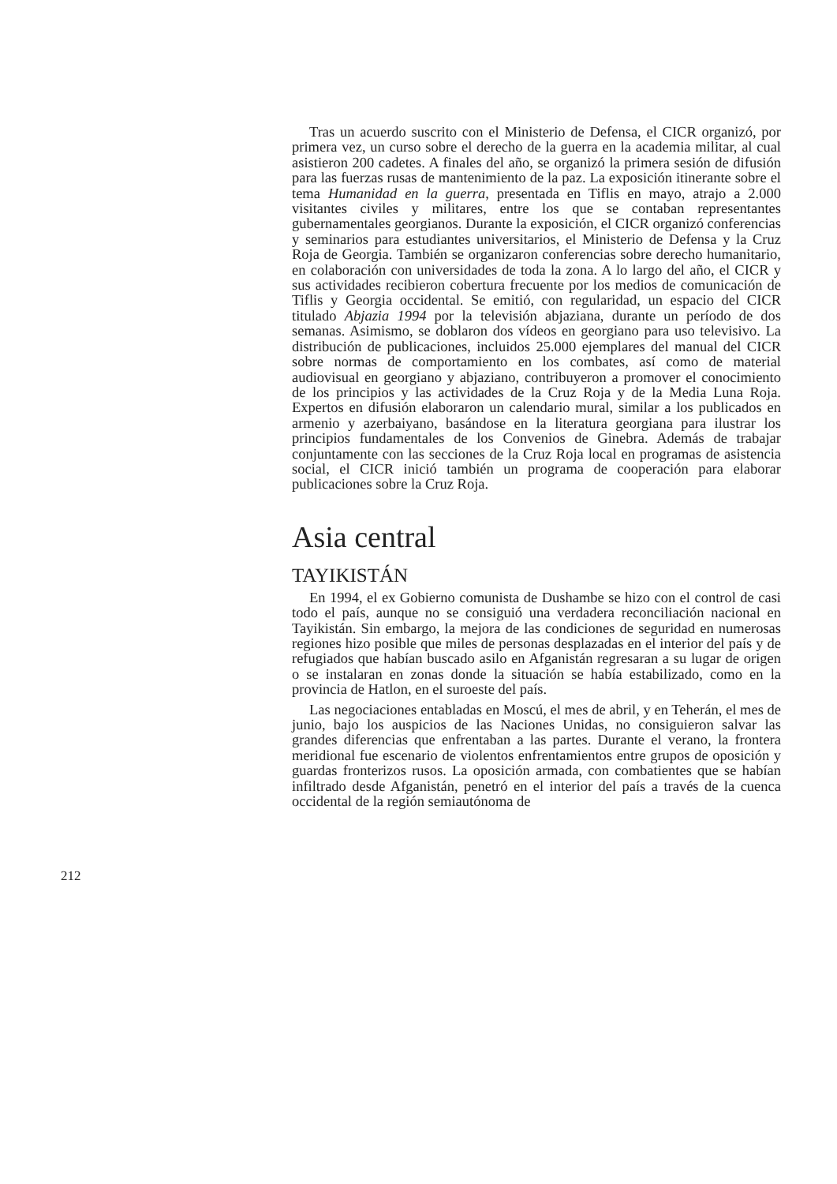Tras un acuerdo suscrito con el Ministerio de Defensa, el CICR organizó, por primera vez, un curso sobre el derecho de la guerra en la academia militar, al cual asistieron 200 cadetes. A finales del año, se organizó la primera sesión de difusión para las fuerzas rusas de mantenimiento de la paz. La exposición itinerante sobre el tema Humanidad en la guerra, presentada en Tiflis en mayo, atrajo a 2.000 visitantes civiles y militares, entre los que se contaban representantes gubernamentales georgianos. Durante la exposición, el CICR organizó conferencias y seminarios para estudiantes universitarios, el Ministerio de Defensa y la Cruz Roja de Georgia. También se organizaron conferencias sobre derecho humanitario, en colaboración con universidades de toda la zona. A lo largo del año, el CICR y sus actividades recibieron cobertura frecuente por los medios de comunicación de Tiflis y Georgia occidental. Se emitió, con regularidad, un espacio del CICR titulado Abjazia 1994 por la televisión abjaziana, durante un período de dos semanas. Asimismo, se doblaron dos vídeos en georgiano para uso televisivo. La distribución de publicaciones, incluidos 25.000 ejemplares del manual del CICR sobre normas de comportamiento en los combates, así como de material audiovisual en georgiano y abjaziano, contribuyeron a promover el conocimiento de los principios y las actividades de la Cruz Roja y de la Media Luna Roja. Expertos en difusión elaboraron un calendario mural, similar a los publicados en armenio y azerbaiyano, basándose en la literatura georgiana para ilustrar los principios fundamentales de los Convenios de Ginebra. Además de trabajar conjuntamente con las secciones de la Cruz Roja local en programas de asistencia social, el CICR inició también un programa de cooperación para elaborar publicaciones sobre la Cruz Roja.
Asia central
TAYIKISTÁN
En 1994, el ex Gobierno comunista de Dushambe se hizo con el control de casi todo el país, aunque no se consiguió una verdadera reconciliación nacional en Tayikistán. Sin embargo, la mejora de las condiciones de seguridad en numerosas regiones hizo posible que miles de personas desplazadas en el interior del país y de refugiados que habían buscado asilo en Afganistán regresaran a su lugar de origen o se instalaran en zonas donde la situación se había estabilizado, como en la provincia de Hatlon, en el suroeste del país.
Las negociaciones entabladas en Moscú, el mes de abril, y en Teherán, el mes de junio, bajo los auspicios de las Naciones Unidas, no consiguieron salvar las grandes diferencias que enfrentaban a las partes. Durante el verano, la frontera meridional fue escenario de violentos enfrentamientos entre grupos de oposición y guardas fronterizos rusos. La oposición armada, con combatientes que se habían infiltrado desde Afganistán, penetró en el interior del país a través de la cuenca occidental de la región semiautónoma de
212